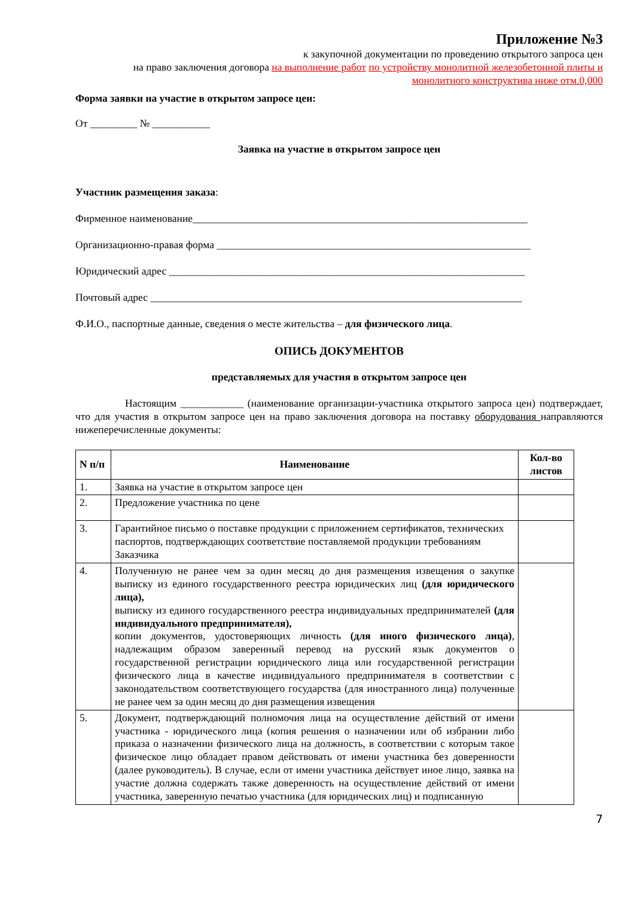Приложение №3
к закупочной документации по проведению открытого запроса цен
на право заключения договора на выполнение работ по устройству монолитной железобетонной плиты и монолитного конструктива ниже отм.0,000
Форма заявки на участие в открытом запросе цен:
От _________ № ___________
Заявка на участие в открытом запросе цен
Участник размещения заказа:
Фирменное наименование________________________________________________________________
Организационно-правая форма ____________________________________________________________
Юридический адрес ____________________________________________________________________
Почтовый адрес _______________________________________________________________________
Ф.И.О., паспортные данные, сведения о месте жительства – для физического лица.
ОПИСЬ ДОКУМЕНТОВ
представляемых для участия в открытом запросе цен
Настоящим ____________ (наименование организации-участника открытого запроса цен) подтверждает, что для участия в открытом запросе цен на право заключения договора на поставку оборудования направляются нижеперечисленные документы:
| N п/п | Наименование | Кол-во листов |
| --- | --- | --- |
| 1. | Заявка на участие в открытом запросе цен | |
| 2. | Предложение участника по цене | |
| 3. | Гарантийное письмо о поставке продукции с приложением сертификатов, технических паспортов, подтверждающих соответствие поставляемой продукции требованиям Заказчика | |
| 4. | Полученную не ранее чем за один месяц до дня размещения извещения о закупке выписку из единого государственного реестра юридических лиц (для юридического лица), выписку из единого государственного реестра индивидуальных предпринимателей (для индивидуального предпринимателя), копии документов, удостоверяющих личность (для иного физического лица) , надлежащим образом заверенный перевод на русский язык документов о государственной регистрации юридического лица или государственной регистрации физического лица в качестве индивидуального предпринимателя в соответствии с законодательством соответствующего государства (для иностранного лица) полученные не ранее чем за один месяц до дня размещения извещения | |
| 5. | Документ, подтверждающий полномочия лица на осуществление действий от имени участника - юридического лица (копия решения о назначении или об избрании либо приказа о назначении физического лица на должность, в соответствии с которым такое физическое лицо обладает правом действовать от имени участника без доверенности (далее руководитель). В случае, если от имени участника действует иное лицо, заявка на участие должна содержать также доверенность на осуществление действий от имени участника, заверенную печатью участника (для юридических лиц) и подписанную | |
7